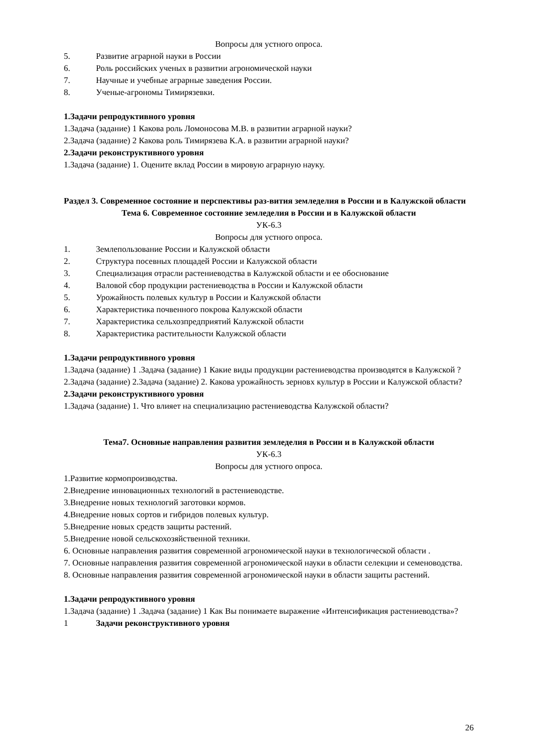Вопросы для устного опроса.
5. Развитие аграрной науки в России
6. Роль российских ученых в развитии агрономической науки
7. Научные и учебные аграрные заведения России.
8. Ученые-агрономы Тимирязевки.
1.Задачи репродуктивного уровня
1.Задача (задание) 1 Какова роль Ломоносова М.В. в развитии аграрной науки?
2.Задача (задание) 2 Какова роль Тимирязева К.А. в развитии аграрной науки?
2.Задачи реконструктивного уровня
1.Задача (задание) 1. Оцените вклад России в мировую аграрную науку.
Раздел 3. Современное состояние и перспективы раз-вития земледелия в России и в Калужской области
Тема 6. Современное состояние земледелия в России и в Калужской области
УК-6.3
Вопросы для устного опроса.
1. Землепользование России и Калужской области
2. Структура посевных площадей России и Калужской области
3. Специализация отрасли растениеводства в Калужской области и ее обоснование
4. Валовой сбор продукции растениеводства в России и Калужской области
5. Урожайность полевых культур в России и Калужской области
6. Характеристика почвенного покрова Калужской области
7. Характеристика сельхозпредприятий Калужской области
8. Характеристика растительности Калужской области
1.Задачи репродуктивного уровня
1.Задача (задание) 1 .Задача (задание) 1 Какие виды продукции растениеводства производятся в Калужской ?
2.Задача (задание) 2.Задача (задание) 2. Какова урожайность зерновх культур в России и Калужской области?
2.Задачи реконструктивного уровня
1.Задача (задание) 1. Что влияет на специализацию растениеводства Калужской области?
Тема7. Основные направления развития земледелия в России и в Калужской области
УК-6.3
Вопросы для устного опроса.
1.Развитие кормопроизводства.
2.Внедрение инновационных технологий в растениеводстве.
3.Внедрение новых технологий заготовки кормов.
4.Внедрение новых сортов и гибридов полевых культур.
5.Внедрение новых средств защиты растений.
5.Внедрение новой сельскохозяйственной техники.
6. Основные направления развития современной агрономической науки в технологической области .
7. Основные направления развития современной агрономической науки в области селекции и семеноводства.
8. Основные направления развития современной агрономической науки в области защиты растений.
1.Задачи репродуктивного уровня
1.Задача (задание) 1 .Задача (задание) 1 Как Вы понимаете выражение «Интенсификация растениеводства»?
1 Задачи реконструктивного уровня
26